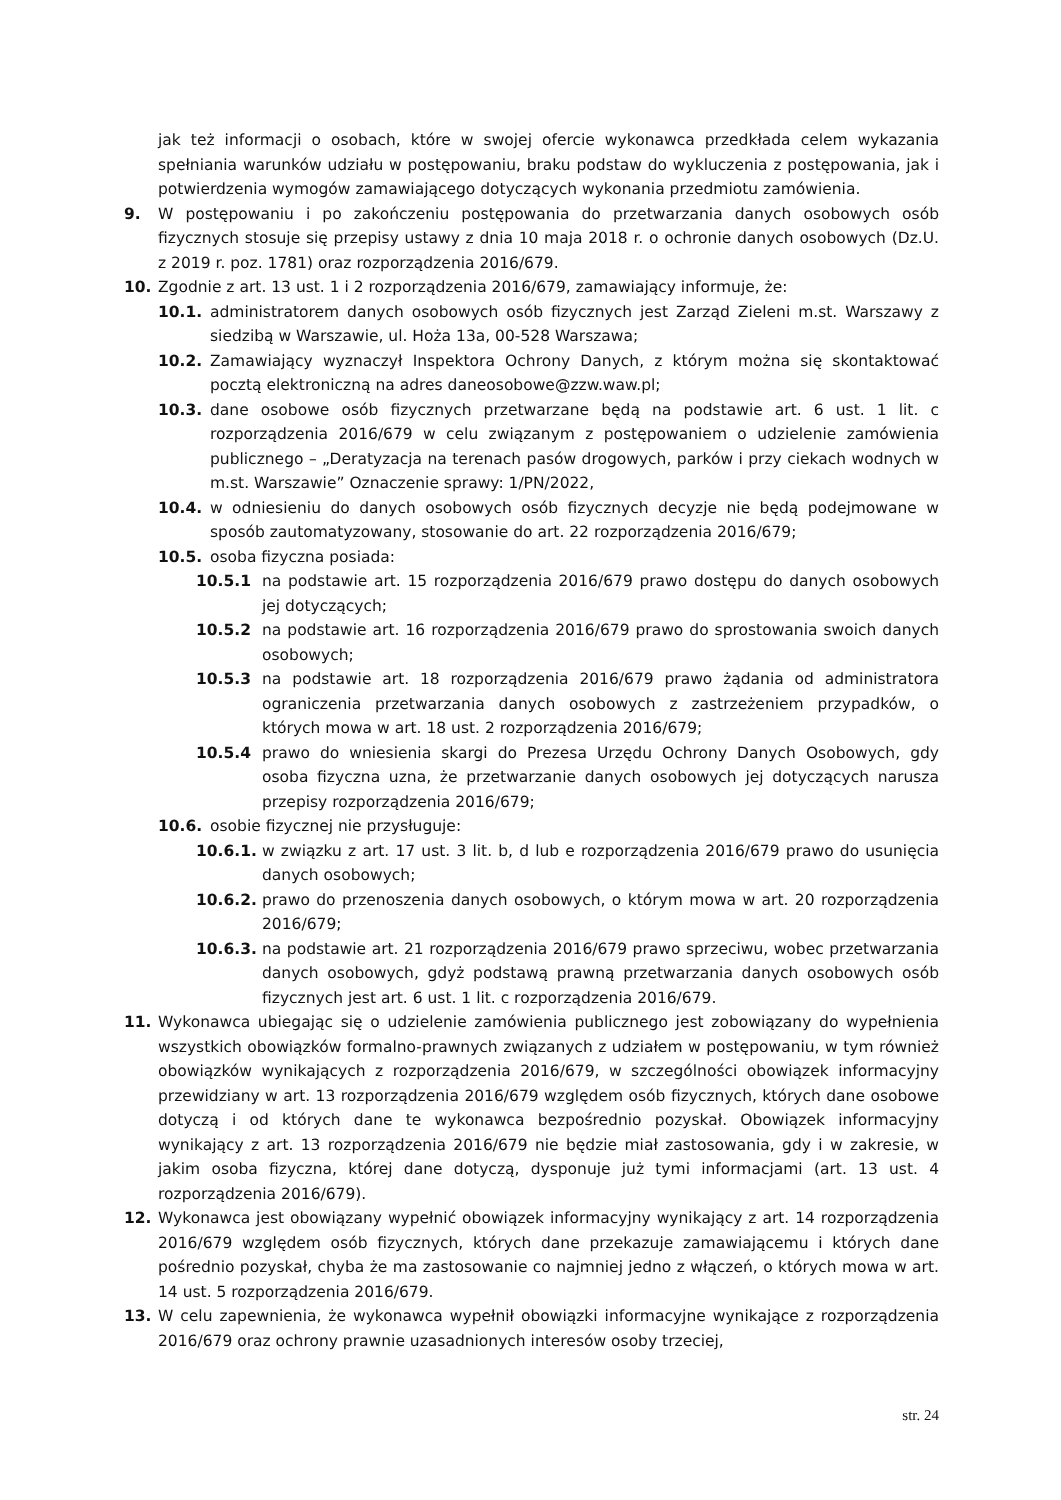jak też informacji o osobach, które w swojej ofercie wykonawca przedkłada celem wykazania spełniania warunków udziału w postępowaniu, braku podstaw do wykluczenia z postępowania, jak i potwierdzenia wymogów zamawiającego dotyczących wykonania przedmiotu zamówienia.
9. W postępowaniu i po zakończeniu postępowania do przetwarzania danych osobowych osób fizycznych stosuje się przepisy ustawy z dnia 10 maja 2018 r. o ochronie danych osobowych (Dz.U. z 2019 r. poz. 1781) oraz rozporządzenia 2016/679.
10. Zgodnie z art. 13 ust. 1 i 2 rozporządzenia 2016/679, zamawiający informuje, że:
10.1. administratorem danych osobowych osób fizycznych jest Zarząd Zieleni m.st. Warszawy z siedzibą w Warszawie, ul. Hoża 13a, 00-528 Warszawa;
10.2. Zamawiający wyznaczył Inspektora Ochrony Danych, z którym można się skontaktować pocztą elektroniczną na adres daneosobowe@zzw.waw.pl;
10.3. dane osobowe osób fizycznych przetwarzane będą na podstawie art. 6 ust. 1 lit. c rozporządzenia 2016/679 w celu związanym z postępowaniem o udzielenie zamówienia publicznego – „Deratyzacja na terenach pasów drogowych, parków i przy ciekach wodnych w m.st. Warszawie” Oznaczenie sprawy: 1/PN/2022,
10.4. w odniesieniu do danych osobowych osób fizycznych decyzje nie będą podejmowane w sposób zautomatyzowany, stosowanie do art. 22 rozporządzenia 2016/679;
10.5. osoba fizyczna posiada:
10.5.1 na podstawie art. 15 rozporządzenia 2016/679 prawo dostępu do danych osobowych jej dotyczących;
10.5.2 na podstawie art. 16 rozporządzenia 2016/679 prawo do sprostowania swoich danych osobowych;
10.5.3 na podstawie art. 18 rozporządzenia 2016/679 prawo żądania od administratora ograniczenia przetwarzania danych osobowych z zastrzeżeniem przypadków, o których mowa w art. 18 ust. 2 rozporządzenia 2016/679;
10.5.4 prawo do wniesienia skargi do Prezesa Urzędu Ochrony Danych Osobowych, gdy osoba fizyczna uzna, że przetwarzanie danych osobowych jej dotyczących narusza przepisy rozporządzenia 2016/679;
10.6. osobie fizycznej nie przysługuje:
10.6.1. w związku z art. 17 ust. 3 lit. b, d lub e rozporządzenia 2016/679 prawo do usunięcia danych osobowych;
10.6.2. prawo do przenoszenia danych osobowych, o którym mowa w art. 20 rozporządzenia 2016/679;
10.6.3. na podstawie art. 21 rozporządzenia 2016/679 prawo sprzeciwu, wobec przetwarzania danych osobowych, gdyż podstawą prawną przetwarzania danych osobowych osób fizycznych jest art. 6 ust. 1 lit. c rozporządzenia 2016/679.
11. Wykonawca ubiegając się o udzielenie zamówienia publicznego jest zobowiązany do wypełnienia wszystkich obowiązków formalno-prawnych związanych z udziałem w postępowaniu, w tym również obowiązków wynikających z rozporządzenia 2016/679, w szczególności obowiązek informacyjny przewidziany w art. 13 rozporządzenia 2016/679 względem osób fizycznych, których dane osobowe dotyczą i od których dane te wykonawca bezpośrednio pozyskał. Obowiązek informacyjny wynikający z art. 13 rozporządzenia 2016/679 nie będzie miał zastosowania, gdy i w zakresie, w jakim osoba fizyczna, której dane dotyczą, dysponuje już tymi informacjami (art. 13 ust. 4 rozporządzenia 2016/679).
12. Wykonawca jest obowiązany wypełnić obowiązek informacyjny wynikający z art. 14 rozporządzenia 2016/679 względem osób fizycznych, których dane przekazuje zamawiającemu i których dane pośrednio pozyskał, chyba że ma zastosowanie co najmniej jedno z włączeń, o których mowa w art. 14 ust. 5 rozporządzenia 2016/679.
13. W celu zapewnienia, że wykonawca wypełnił obowiązki informacyjne wynikające z rozporządzenia 2016/679 oraz ochrony prawnie uzasadnionych interesów osoby trzeciej,
str. 24